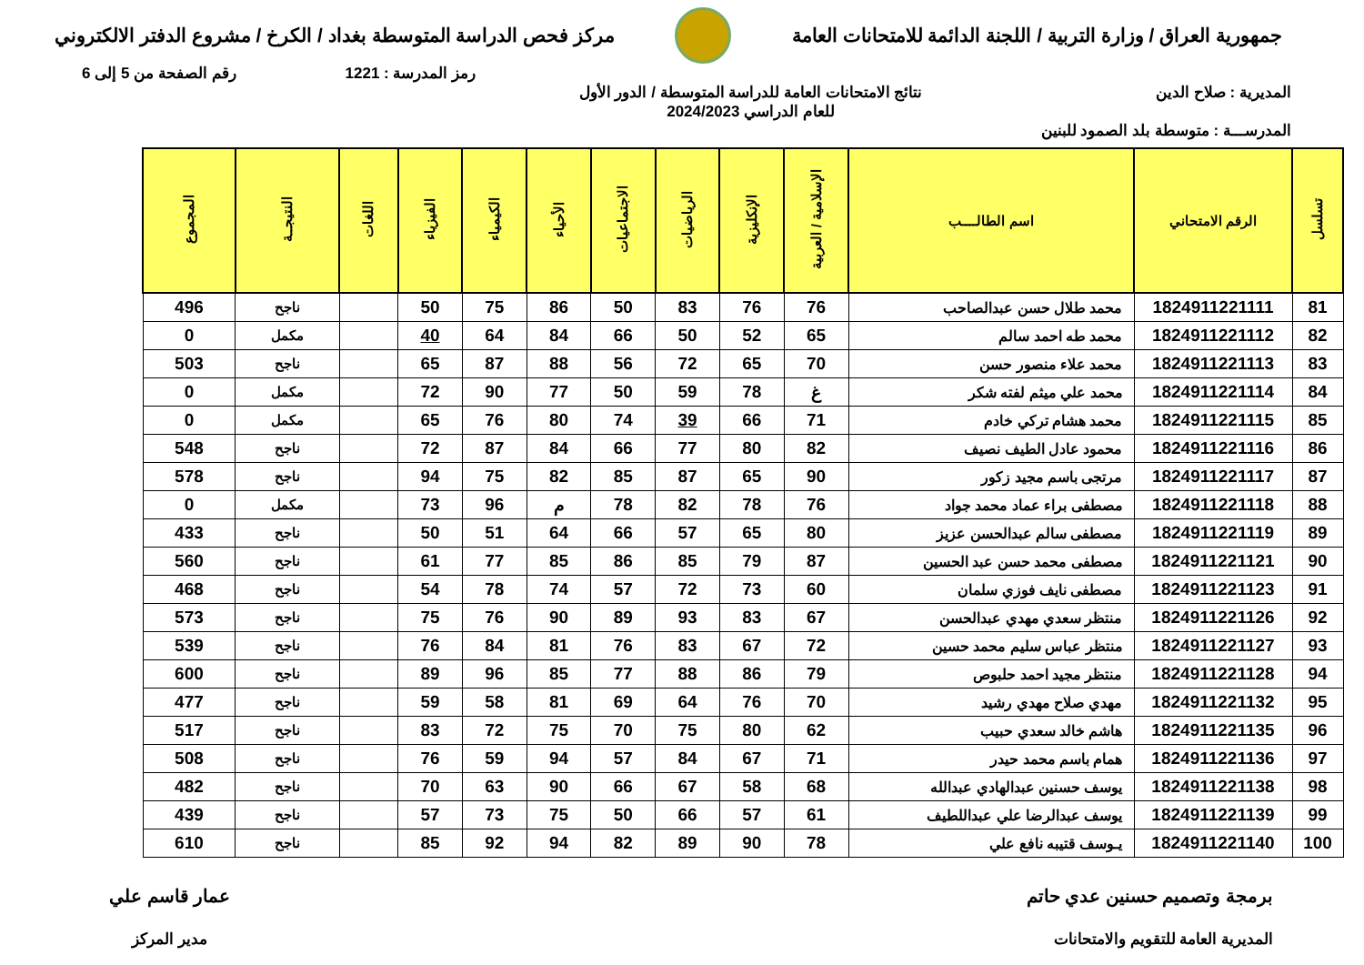جمهورية العراق / وزارة التربية / اللجنة الدائمة للامتحانات العامة
مركز فحص الدراسة المتوسطة بغداد / الكرخ / مشروع الدفتر الالكتروني
رمز المدرسة : 1221 رقم الصفحة من 5 إلى 6
المديرية : صلاح الدين نتائج الامتحانات العامة للدراسة المتوسطة / الدور الأول
للعام الدراسي 2024/2023
المدرســـة : متوسطة بلد الصمود للبنين
| تسلسل | الرقم الامتحاني | اسم الطالــــب | الإسلامية / العربية | الإنكليزية | الرياضيات | الاجتماعيات | الأحياء | الكيمياء | الفيزياء | اللغات | النتيجــة | المجموع |
| --- | --- | --- | --- | --- | --- | --- | --- | --- | --- | --- | --- | --- |
| 81 | 1824911221111 | محمد طلال حسن عبدالصاحب | 76 | 76 | 83 | 50 | 86 | 75 | 50 | | ناجح | 496 |
| 82 | 1824911221112 | محمد طه احمد سالم | 65 | 52 | 50 | 66 | 84 | 64 | 40 | | مكمل | 0 |
| 83 | 1824911221113 | محمد علاء منصور حسن | 70 | 65 | 72 | 56 | 88 | 87 | 65 | | ناجح | 503 |
| 84 | 1824911221114 | محمد علي ميثم لفته شكر | غ | 78 | 59 | 50 | 77 | 90 | 72 | | مكمل | 0 |
| 85 | 1824911221115 | محمد هشام تركي خادم | 71 | 66 | 39 | 74 | 80 | 76 | 65 | | مكمل | 0 |
| 86 | 1824911221116 | محمود عادل الطيف نصيف | 82 | 80 | 77 | 66 | 84 | 87 | 72 | | ناجح | 548 |
| 87 | 1824911221117 | مرتجى باسم مجيد زكور | 90 | 65 | 87 | 85 | 82 | 75 | 94 | | ناجح | 578 |
| 88 | 1824911221118 | مصطفى براء عماد محمد جواد | 76 | 78 | 82 | 78 | م | 96 | 73 | | مكمل | 0 |
| 89 | 1824911221119 | مصطفى سالم عبدالحسن عزيز | 80 | 65 | 57 | 66 | 64 | 51 | 50 | | ناجح | 433 |
| 90 | 1824911221121 | مصطفى محمد حسن عبد الحسين | 87 | 79 | 85 | 86 | 85 | 77 | 61 | | ناجح | 560 |
| 91 | 1824911221123 | مصطفى نايف فوزي سلمان | 60 | 73 | 72 | 57 | 74 | 78 | 54 | | ناجح | 468 |
| 92 | 1824911221126 | منتظر سعدي مهدي عبدالحسن | 67 | 83 | 93 | 89 | 90 | 76 | 75 | | ناجح | 573 |
| 93 | 1824911221127 | منتظر عباس سليم محمد حسين | 72 | 67 | 83 | 76 | 81 | 84 | 76 | | ناجح | 539 |
| 94 | 1824911221128 | منتظر مجيد احمد حلبوص | 79 | 86 | 88 | 77 | 85 | 96 | 89 | | ناجح | 600 |
| 95 | 1824911221132 | مهدي صلاح مهدي رشيد | 70 | 76 | 64 | 69 | 81 | 58 | 59 | | ناجح | 477 |
| 96 | 1824911221135 | هاشم خالد سعدي حبيب | 62 | 80 | 75 | 70 | 75 | 72 | 83 | | ناجح | 517 |
| 97 | 1824911221136 | همام باسم محمد حيدر | 71 | 67 | 84 | 57 | 94 | 59 | 76 | | ناجح | 508 |
| 98 | 1824911221138 | يوسف حسنين عبدالهادي عبدالله | 68 | 58 | 67 | 66 | 90 | 63 | 70 | | ناجح | 482 |
| 99 | 1824911221139 | يوسف عبدالرضا علي عبداللطيف | 61 | 57 | 66 | 50 | 75 | 73 | 57 | | ناجح | 439 |
| 100 | 1824911221140 | يـوسف قتيبه نافع علي | 78 | 90 | 89 | 82 | 94 | 92 | 85 | | ناجح | 610 |
برمجة وتصميم حسنين عدي حاتم
المديرية العامة للتقويم والامتحانات
عمار قاسم علي
مدير المركز